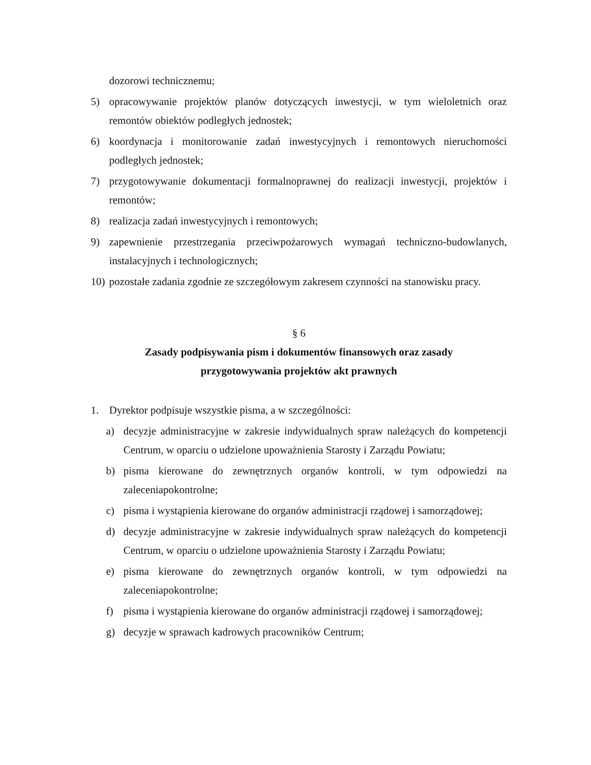dozorowi technicznemu;
5) opracowywanie projektów planów dotyczących inwestycji, w tym wieloletnich oraz remontów obiektów podległych jednostek;
6) koordynacja i monitorowanie zadań inwestycyjnych i remontowych nieruchomości podległych jednostek;
7) przygotowywanie dokumentacji formalnoprawnej do realizacji inwestycji, projektów i remontów;
8) realizacja zadań inwestycyjnych i remontowych;
9) zapewnienie przestrzegania przeciwpożarowych wymagań techniczno-budowlanych, instalacyjnych i technologicznych;
10)
pozostałe zadania zgodnie ze szczegółowym zakresem czynności na stanowisku pracy.
§ 6
Zasady podpisywania pism i dokumentów finansowych oraz zasady
przygotowywania projektów akt prawnych
1. Dyrektor podpisuje wszystkie pisma, a w szczególności:
a) decyzje administracyjne w zakresie indywidualnych spraw należących do kompetencji Centrum, w oparciu o udzielone upoważnienia Starosty i Zarządu Powiatu;
b) pisma kierowane do zewnętrznych organów kontroli, w tym odpowiedzi na zaleceniapokontrolne;
c) pisma i wystąpienia kierowane do organów administracji rządowej i samorządowej;
d) decyzje administracyjne w zakresie indywidualnych spraw należących do kompetencji Centrum, w oparciu o udzielone upoważnienia Starosty i Zarządu Powiatu;
e) pisma kierowane do zewnętrznych organów kontroli, w tym odpowiedzi na zaleceniapokontrolne;
f) pisma i wystąpienia kierowane do organów administracji rządowej i samorządowej;
g) decyzje w sprawach kadrowych pracowników Centrum;